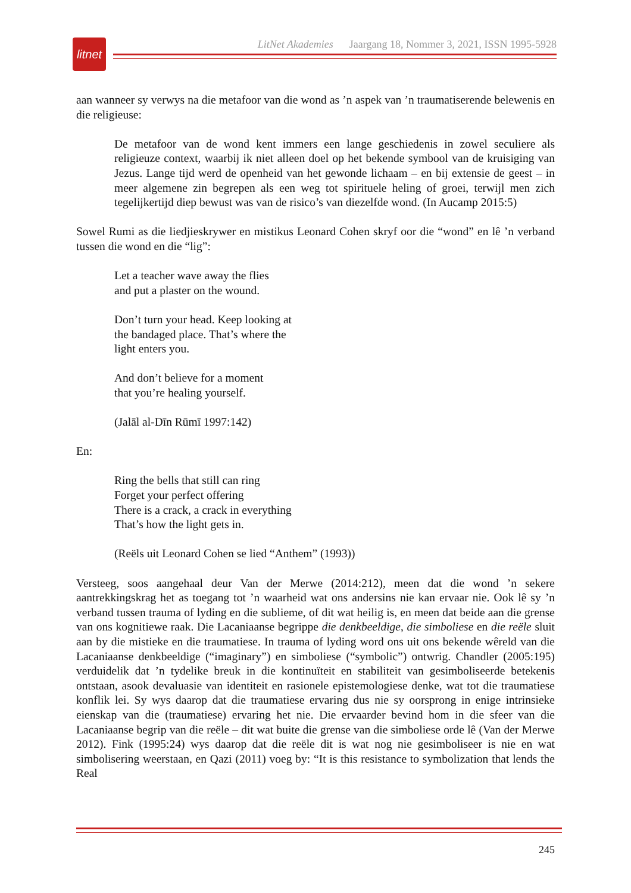litnet
LitNet Akademies Jaargang 18, Nommer 3, 2021, ISSN 1995-5928
aan wanneer sy verwys na die metafoor van die wond as ’n aspek van ’n traumatiserende belewenis en die religieuse:
De metafoor van de wond kent immers een lange geschiedenis in zowel seculiere als religieuze context, waarbij ik niet alleen doel op het bekende symbool van de kruisiging van Jezus. Lange tijd werd de openheid van het gewonde lichaam – en bij extensie de geest – in meer algemene zin begrepen als een weg tot spirituele heling of groei, terwijl men zich tegelijkertijd diep bewust was van de risico’s van diezelfde wond. (In Aucamp 2015:5)
Sowel Rumi as die liedjieskrywer en mistikus Leonard Cohen skryf oor die “wond” en lê ’n verband tussen die wond en die “lig”:
Let a teacher wave away the flies
and put a plaster on the wound.
Don’t turn your head. Keep looking at
the bandaged place. That’s where the
light enters you.
And don’t believe for a moment
that you’re healing yourself.
(Jalāl al-Dīn Rūmī 1997:142)
En:
Ring the bells that still can ring
Forget your perfect offering
There is a crack, a crack in everything
That’s how the light gets in.
(Reëls uit Leonard Cohen se lied “Anthem” (1993))
Versteeg, soos aangehaal deur Van der Merwe (2014:212), meen dat die wond ’n sekere aantrekkingskrag het as toegang tot ’n waarheid wat ons andersins nie kan ervaar nie. Ook lê sy ’n verband tussen trauma of lyding en die sublieme, of dit wat heilig is, en meen dat beide aan die grense van ons kognitiewe raak. Die Lacaniaanse begrippe die denkbeeldige, die simboliese en die reële sluit aan by die mistieke en die traumatiese. In trauma of lyding word ons uit ons bekende wêreld van die Lacaniaanse denkbeeldige (“imaginary”) en simboliese (“symbolic”) ontwrig. Chandler (2005:195) verduidelik dat ’n tydelike breuk in die kontinuïteit en stabiliteit van gesimboliseerde betekenis ontstaan, asook devaluasie van identiteit en rasionele epistemologiese denke, wat tot die traumatiese konflik lei. Sy wys daarop dat die traumatiese ervaring dus nie sy oorsprong in enige intrinsieke eienskap van die (traumatiese) ervaring het nie. Die ervaarder bevind hom in die sfeer van die Lacaniaanse begrip van die reële – dit wat buite die grense van die simboliese orde lê (Van der Merwe 2012). Fink (1995:24) wys daarop dat die reële dit is wat nog nie gesimboliseer is nie en wat simbolisering weerstaan, en Qazi (2011) voeg by: “It is this resistance to symbolization that lends the Real
245